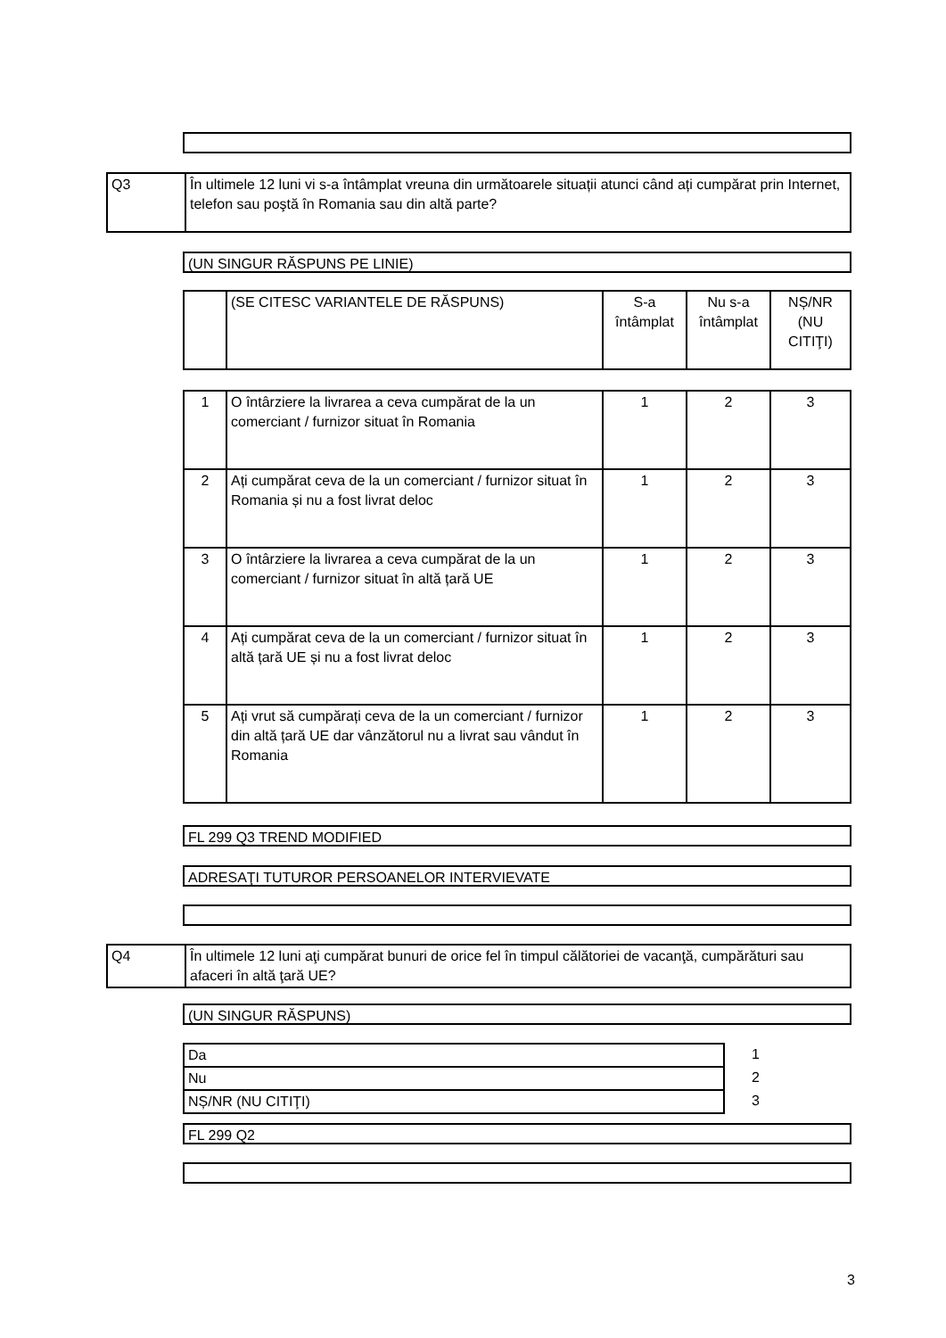| Q3 | În ultimele 12 luni vi s-a întâmplat vreuna din următoarele situații atunci când ați cumpărat prin Internet, telefon sau poştă în Romania sau din altă parte? |
(UN SINGUR RĂSPUNS PE LINIE)
| | (SE CITESC VARIANTELE DE RĂSPUNS) | S-a întâmplat | Nu s-a întâmplat | NȘ/NR (NU CITIŢI) |
| 1 | O întârziere la livrarea a ceva cumpărat de la un comerciant / furnizor situat în Romania | 1 | 2 | 3 |
| 2 | Ați cumpărat ceva de la un comerciant / furnizor situat în Romania și nu a fost livrat deloc | 1 | 2 | 3 |
| 3 | O întârziere la livrarea a ceva cumpărat de la un comerciant / furnizor situat în altă țară UE | 1 | 2 | 3 |
| 4 | Ați cumpărat ceva de la un comerciant / furnizor situat în altă țară UE și nu a fost livrat deloc | 1 | 2 | 3 |
| 5 | Ați vrut să cumpărați ceva de la un comerciant / furnizor din altă țară UE dar vânzătorul nu a livrat sau vândut în Romania | 1 | 2 | 3 |
FL 299 Q3 TREND MODIFIED
ADRESAŢI TUTUROR PERSOANELOR INTERVIEVATE
| Q4 | În ultimele 12 luni aţi cumpărat bunuri de orice fel în timpul călătoriei de vacanţă, cumpărături sau afaceri în altă ţară UE? |
(UN SINGUR RĂSPUNS)
| Da | 1 |
| Nu | 2 |
| NȘ/NR (NU CITIŢI) | 3 |
FL 299 Q2
3